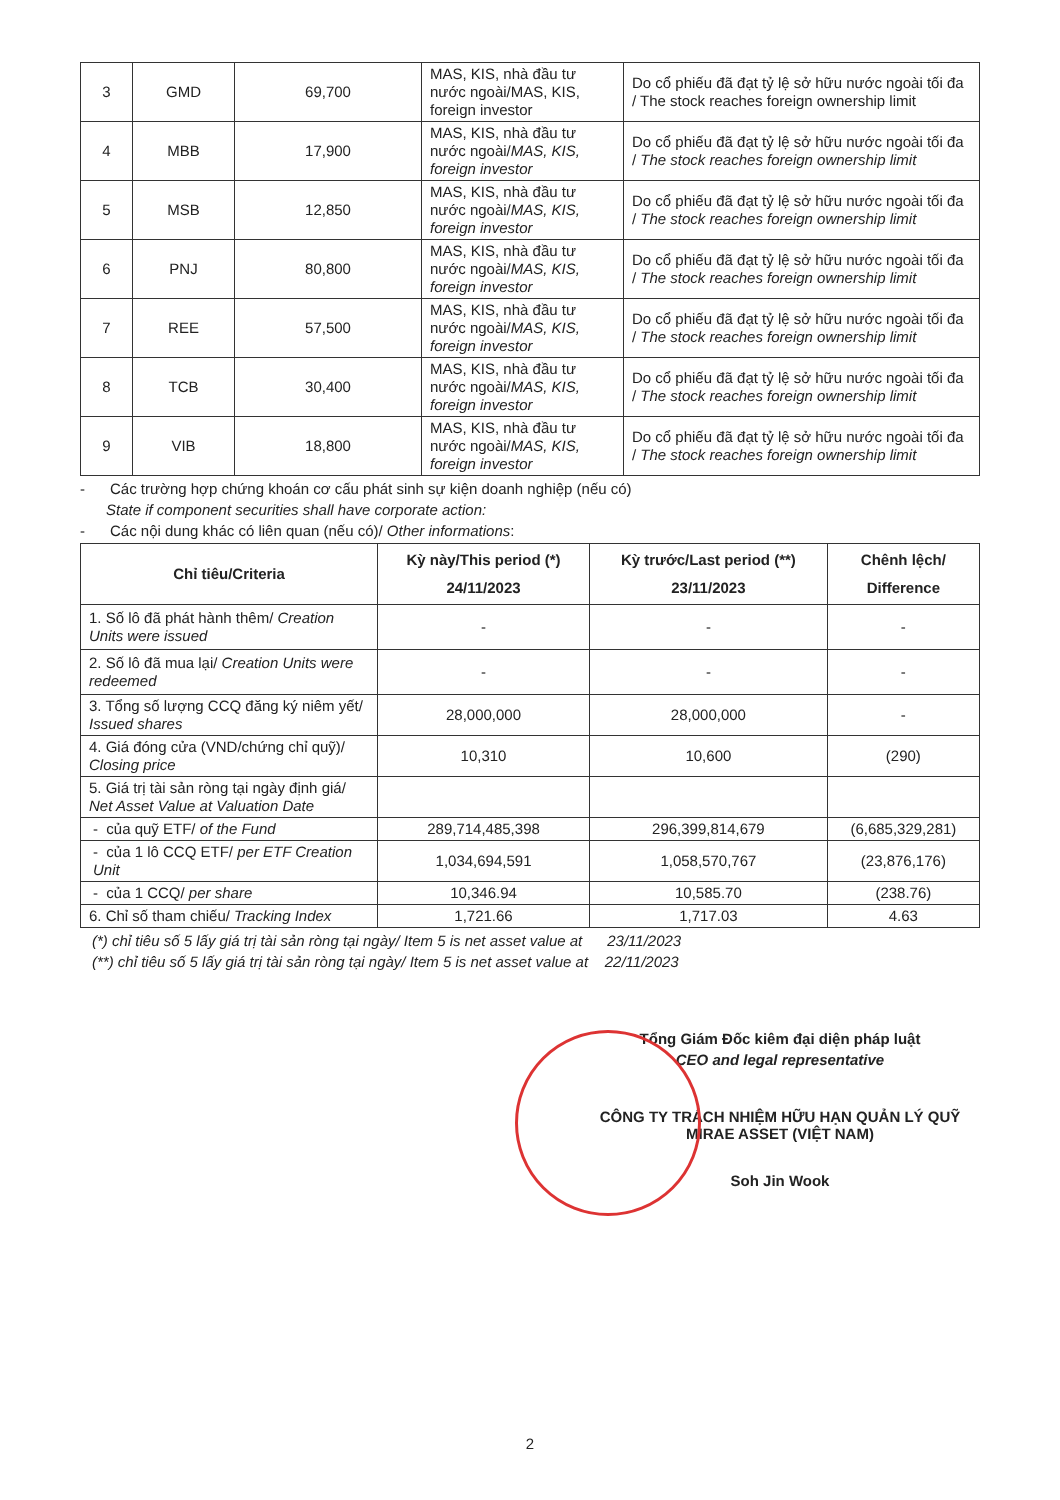| 3 | GMD | 69,700 | MAS, KIS, nhà đầu tư nước ngoài/MAS, KIS, foreign investor | Do cổ phiếu đã đạt tỷ lệ sở hữu nước ngoài tối đa / The stock reaches foreign ownership limit |
| 4 | MBB | 17,900 | MAS, KIS, nhà đầu tư nước ngoài/ MAS, KIS, foreign investor | Do cổ phiếu đã đạt tỷ lệ sở hữu nước ngoài tối đa / The stock reaches foreign ownership limit |
| 5 | MSB | 12,850 | MAS, KIS, nhà đầu tư nước ngoài/ MAS, KIS, foreign investor | Do cổ phiếu đã đạt tỷ lệ sở hữu nước ngoài tối đa / The stock reaches foreign ownership limit |
| 6 | PNJ | 80,800 | MAS, KIS, nhà đầu tư nước ngoài/ MAS, KIS, foreign investor | Do cổ phiếu đã đạt tỷ lệ sở hữu nước ngoài tối đa / The stock reaches foreign ownership limit |
| 7 | REE | 57,500 | MAS, KIS, nhà đầu tư nước ngoài/ MAS, KIS, foreign investor | Do cổ phiếu đã đạt tỷ lệ sở hữu nước ngoài tối đa / The stock reaches foreign ownership limit |
| 8 | TCB | 30,400 | MAS, KIS, nhà đầu tư nước ngoài/ MAS, KIS, foreign investor | Do cổ phiếu đã đạt tỷ lệ sở hữu nước ngoài tối đa / The stock reaches foreign ownership limit |
| 9 | VIB | 18,800 | MAS, KIS, nhà đầu tư nước ngoài/ MAS, KIS, foreign investor | Do cổ phiếu đã đạt tỷ lệ sở hữu nước ngoài tối đa / The stock reaches foreign ownership limit |
- Các trường hợp chứng khoán cơ cấu phát sinh sự kiện doanh nghiệp (nếu có)
State if component securities shall have corporate action:
- Các nội dung khác có liên quan (nếu có)/ Other informations:
| Chỉ tiêu/Criteria | Kỳ này/This period (*) 24/11/2023 | Kỳ trước/Last period (**) 23/11/2023 | Chênh lệch/ Difference |
| --- | --- | --- | --- |
| 1. Số lô đã phát hành thêm/ Creation Units were issued | - | - | - |
| 2. Số lô đã mua lại/ Creation Units were redeemed | - | - | - |
| 3. Tổng số lượng CCQ đăng ký niêm yết/ Issued shares | 28,000,000 | 28,000,000 | - |
| 4. Giá đóng cửa (VND/chứng chỉ quỹ)/ Closing price | 10,310 | 10,600 | (290) |
| 5. Giá trị tài sản ròng tại ngày định giá/ Net Asset Value at Valuation Date | | | |
| - của quỹ ETF/ of the Fund | 289,714,485,398 | 296,399,814,679 | (6,685,329,281) |
| - của 1 lô CCQ ETF/ per ETF Creation Unit | 1,034,694,591 | 1,058,570,767 | (23,876,176) |
| - của 1 CCQ/ per share | 10,346.94 | 10,585.70 | (238.76) |
| 6. Chỉ số tham chiếu/ Tracking Index | 1,721.66 | 1,717.03 | 4.63 |
(*) chỉ tiêu số 5 lấy giá trị tài sản ròng tại ngày/ Item 5 is net asset value at 23/11/2023
(**) chỉ tiêu số 5 lấy giá trị tài sản ròng tại ngày/ Item 5 is net asset value at 22/11/2023
Tổng Giám Đốc kiêm đại diện pháp luật
CEO and legal representative
CÔNG TY TRÁCH NHIỆM HỮU HẠN QUẢN LÝ QUỸ MIRAE ASSET (VIỆT NAM)
Soh Jin Wook
2